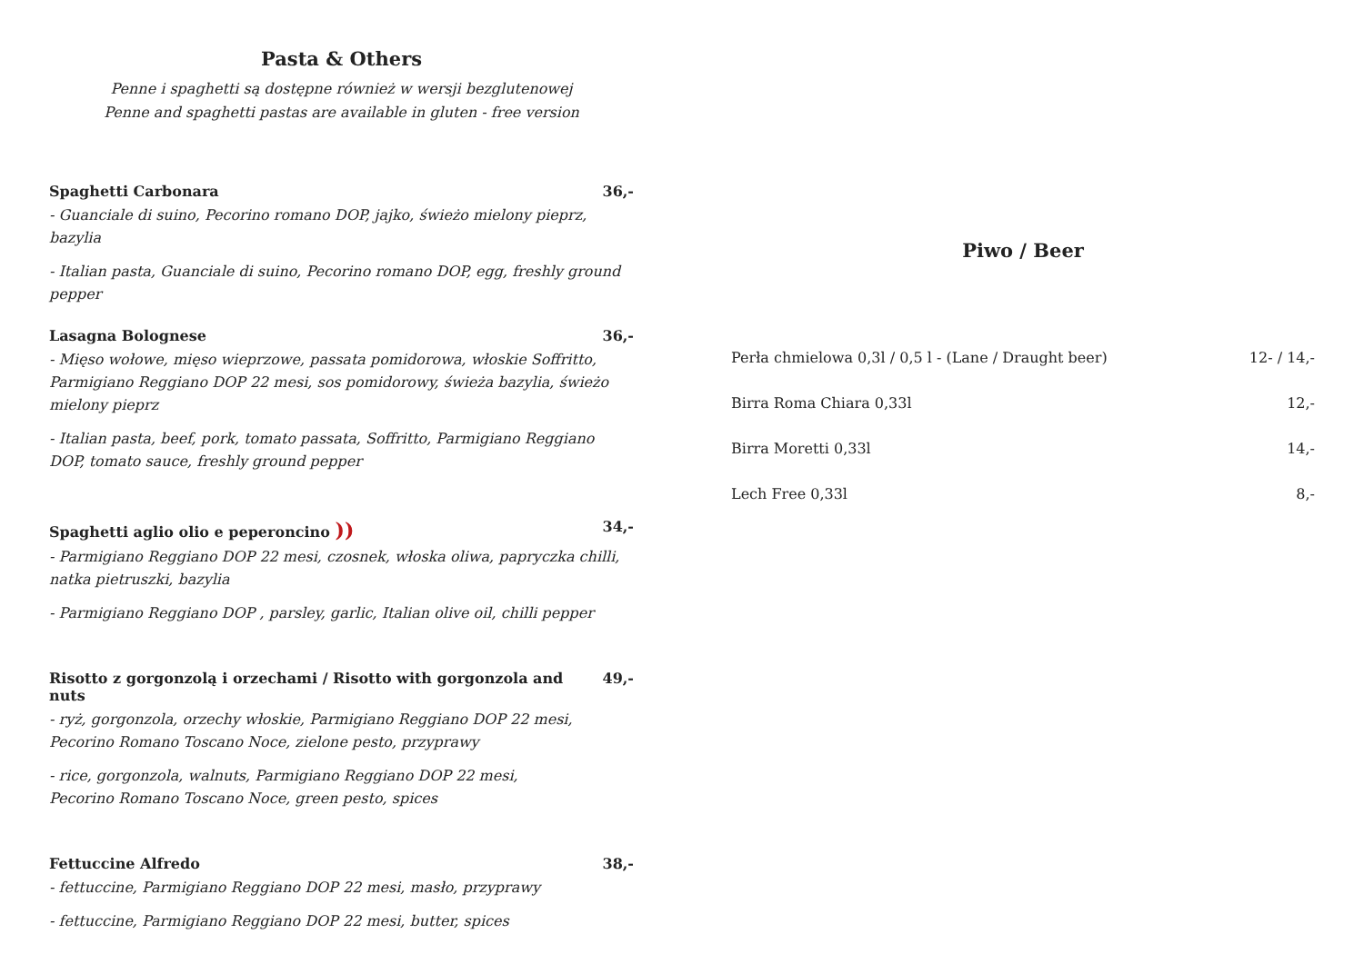Pasta & Others
Penne i spaghetti są dostępne również w wersji bezglutenowej
Penne and spaghetti pastas are available in gluten - free version
Spaghetti Carbonara 36,-
- Guanciale di suino, Pecorino romano DOP, jajko, świeżo mielony pieprz, bazylia
- Italian pasta, Guanciale di suino, Pecorino romano DOP, egg, freshly ground pepper
Lasagna Bolognese 36,-
- Mięso wołowe, mięso wieprzowe, passata pomidorowa, włoskie Soffritto, Parmigiano Reggiano DOP 22 mesi, sos pomidorowy, świeża bazylia, świeżo mielony pieprz
- Italian pasta, beef, pork, tomato passata, Soffritto, Parmigiano Reggiano DOP, tomato sauce, freshly ground pepper
Spaghetti aglio olio e peperoncino )) 34,-
- Parmigiano Reggiano DOP 22 mesi, czosnek, włoska oliwa, papryczka chilli, natka pietruszki, bazylia
- Parmigiano Reggiano DOP , parsley, garlic, Italian olive oil, chilli pepper
Risotto z gorgonzolą i orzechami / Risotto with gorgonzola and nuts 49,-
- ryż, gorgonzola, orzechy włoskie, Parmigiano Reggiano DOP 22 mesi,
Pecorino Romano Toscano Noce, zielone pesto, przyprawy
- rice, gorgonzola, walnuts, Parmigiano Reggiano DOP 22 mesi,
Pecorino Romano Toscano Noce, green pesto, spices
Fettuccine Alfredo 38,-
- fettuccine, Parmigiano Reggiano DOP 22 mesi, masło, przyprawy
- fettuccine, Parmigiano Reggiano DOP 22 mesi, butter, spices
Piwo / Beer
Perła chmielowa 0,3l / 0,5 l - (Lane / Draught beer) 12- / 14,-
Birra Roma Chiara 0,33l 12,-
Birra Moretti 0,33l 14,-
Lech Free 0,33l 8,-